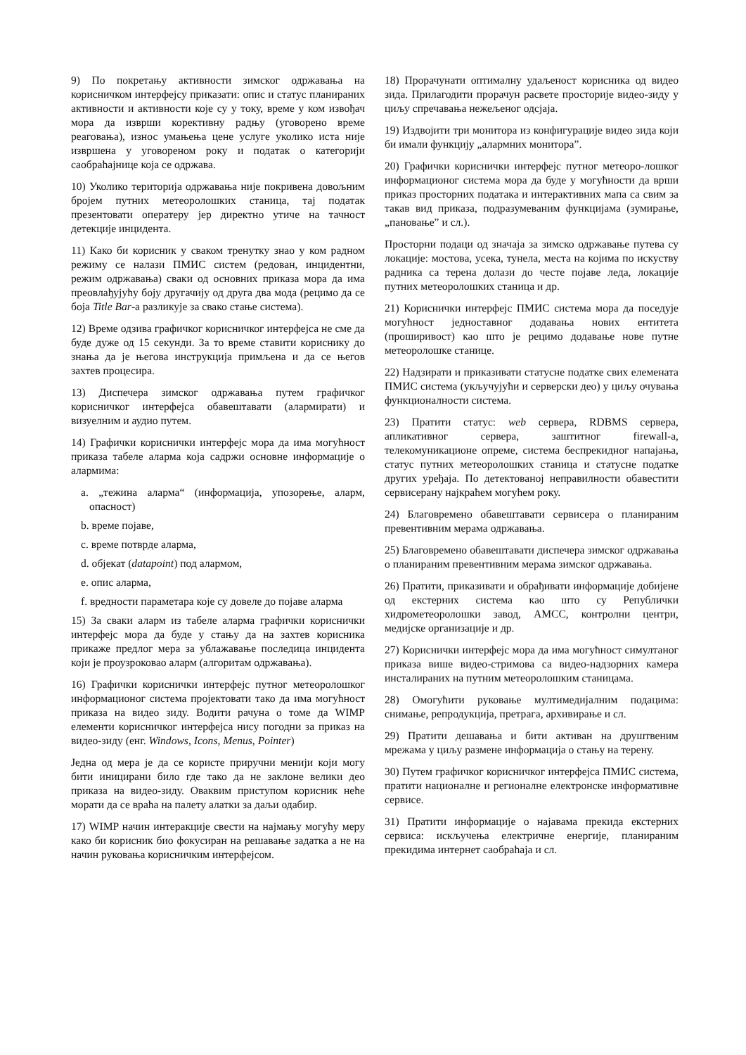9) По покретању активности зимског одржавања на корисничком интерфејсу приказати: опис и статус планираних активности и активности које су у току, време у ком извођач мора да изврши корективну радњу (уговорено време реаговања), износ умањења цене услуге уколико иста није извршена у уговореном року и податак о категорији саобраћајнице која се одржава.
10) Уколико територија одржавања није покривена довољним бројем путних метеоролошких станица, тај податак презентовати оператеру јер директно утиче на тачност детекције инцидента.
11) Како би корисник у сваком тренутку знао у ком радном режиму се налази ПМИС систем (редован, инцидентни, режим одржавања) сваки од основних приказа мора да има преовлађујућу боју другачију од друга два мода (рецимо да се боја Title Bar-a разликује за свако стање система).
12) Време одзива графичког корисничког интерфејса не сме да буде дуже од 15 секунди. За то време ставити кориснику до знања да је његова инструкција примљена и да се његов захтев процесира.
13) Диспечера зимског одржавања путем графичког корисничког интерфејса обавештавати (алармирати) и визуелним и аудио путем.
14) Графички кориснички интерфејс мора да има могућност приказа табеле аларма која садржи основне информације о алармима:
a. „тежина аларма“ (информација, упозорење, аларм, опасност)
b. време појаве,
c. време потврде аларма,
d. објекат (datapoint) под алармом,
e. опис аларма,
f. вредности параметара које су довеле до појаве аларма
15) За сваки аларм из табеле аларма графички кориснички интерфејс мора да буде у стању да на захтев корисника прикаже предлог мера за ублажавање последица инцидента који је проузроковао аларм (алгоритам одржавања).
16) Графички кориснички интерфејс путног метеоролошког информационог система пројектовати тако да има могућност приказа на видео зиду. Водити рачуна о томе да WIMP елементи корисничког интерфејса нису погодни за приказ на видео-зиду (енг. Windows, Icons, Menus, Pointer)
Једна од мера је да се користе приручни менији који могу бити иницирани било где тако да не заклоне велики део приказа на видео-зиду. Оваквим приступом корисник неће морати да се враћа на палету алатки за даљи одабир.
17) WIMP начин интеракције свести на најмању могућу меру како би корисник био фокусиран на решавање задатка а не на начин руковања корисничким интерфејсом.
18) Прорачунати оптималну удаљеност корисника од видео зида. Прилагодити прорачун расвете просторије видео-зиду у циљу спречавања нежељеног одсјаја.
19) Издвојити три монитора из конфигурације видео зида који би имали функцију „алармних монитора”.
20) Графички кориснички интерфејс путног метеоро-лошког информационог система мора да буде у могућности да врши приказ просторних података и интерактивних мапа са свим за такав вид приказа, подразумеваним функцијама (зумирање, „пановање” и сл.).
Просторни подаци од значаја за зимско одржавање путева су локације: мостова, усека, тунела, места на којима по искуству радника са терена долази до честе појаве леда, локације путних метеоролошких станица и др.
21) Кориснички интерфејс ПМИС система мора да поседује могућност једноставног додавања нових ентитета (проширивост) као што је рецимо додавање нове путне метеоролошке станице.
22) Надзирати и приказивати статусне податке свих елемената ПМИС система (укључујући и серверски део) у циљу очувања функционалности система.
23) Пратити статус: web сервера, RDBMS сервера, апликативног сервера, заштитног firewall-a, телекомуникационе опреме, система беспрекидног напајања, статус путних метеоролошких станица и статусне податке других уређаја. По детектованој неправилности обавестити сервисерану најкраћем могућем року.
24) Благовремено обавештавати сервисера о планираним превентивним мерама одржавања.
25) Благовремено обавештавати диспечера зимског одржавања о планираним превентивним мерама зимског одржавања.
26) Пратити, приказивати и обрађивати информације добијене од екстерних система као што су Републички хидрометеоролошки завод, АМСС, контролни центри, медијске организације и др.
27) Кориснички интерфејс мора да има могућност симултаног приказа више видео-стримова са видео-надзорних камера инсталираних на путним метеоролошким станицама.
28) Омогућити руковање мултимедијалним подацима: снимање, репродукција, претрага, архивирање и сл.
29) Пратити дешавања и бити активан на друштвеним мрежама у циљу размене информација о стању на терену.
30) Путем графичког корисничког интерфејса ПМИС система, пратити националне и регионалне електронске информативне сервисе.
31) Пратити информације о најавама прекида екстерних сервиса: искључења електричне енергије, планираним прекидима интернет саобраћаја и сл.